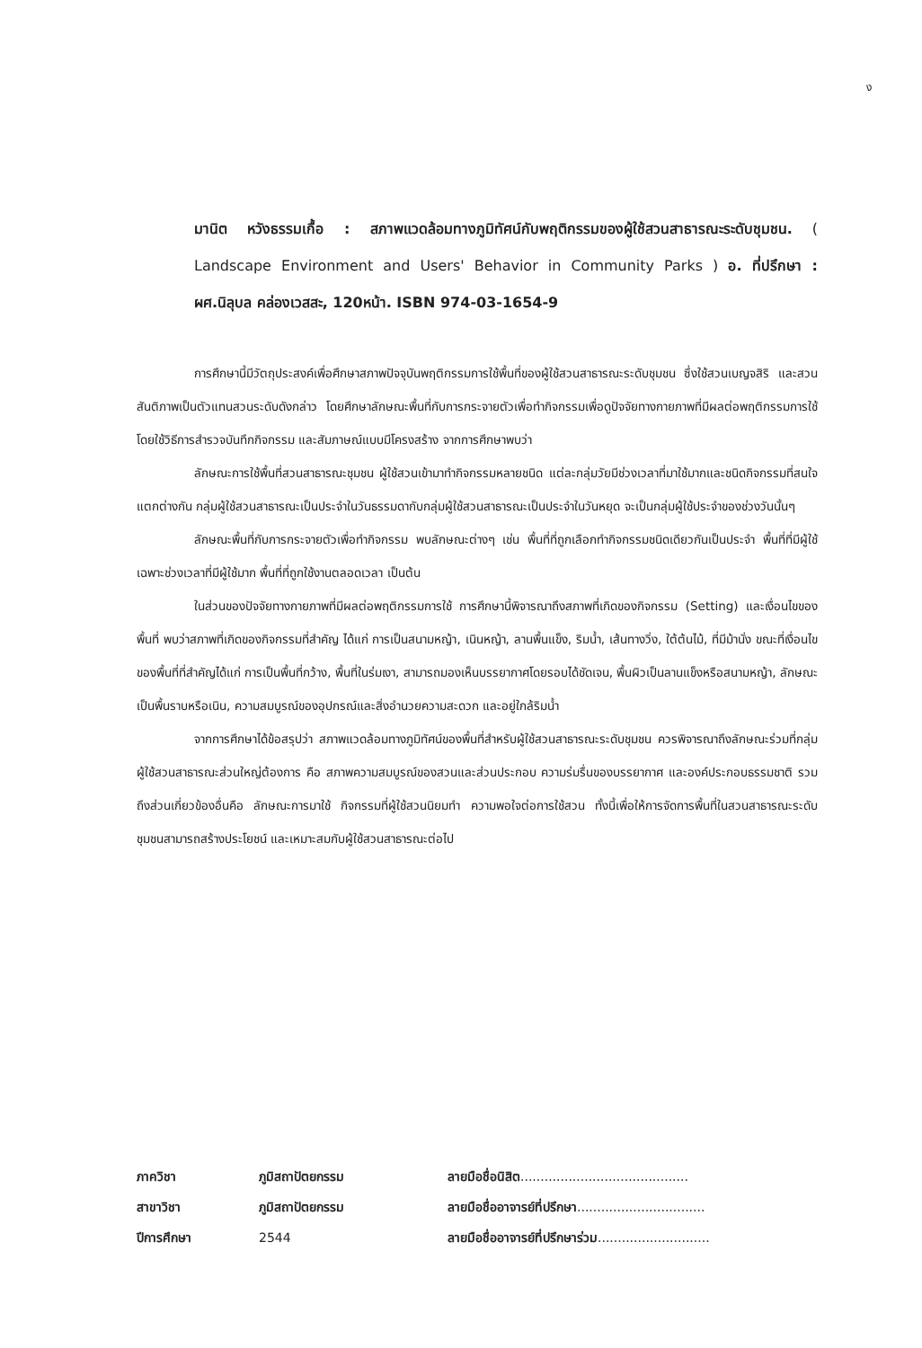ง
มานิต หวังธรรมเกื้อ : สภาพแวดล้อมทางภูมิทัศน์กับพฤติกรรมของผู้ใช้สวนสาธารณะระดับชุมชน. ( Landscape Environment and Users' Behavior in Community Parks ) อ. ที่ปรึกษา : ผศ.นิลุบล คล่องเวสสะ, 120หน้า. ISBN 974-03-1654-9
การศึกษานี้มีวัตถุประสงค์เพื่อศึกษาสภาพปัจจุบันพฤติกรรมการใช้พื้นที่ของผู้ใช้สวนสาธารณะระดับชุมชน ซึ่งใช้สวนเบญจสิริ และสวนสันติภาพเป็นตัวแทนสวนระดับดังกล่าว โดยศึกษาลักษณะพื้นที่กับการกระจายตัวเพื่อทำกิจกรรมเพื่อดูปัจจัยทางกายภาพที่มีผลต่อพฤติกรรมการใช้ โดยใช้วิธีการสำรวจบันทึกกิจกรรม และสัมภาษณ์แบบมีโครงสร้าง จากการศึกษาพบว่า
ลักษณะการใช้พื้นที่สวนสาธารณะชุมชน ผู้ใช้สวนเข้ามาทำกิจกรรมหลายชนิด แต่ละกลุ่มวัยมีช่วงเวลาที่มาใช้มากและชนิดกิจกรรมที่สนใจแตกต่างกัน กลุ่มผู้ใช้สวนสาธารณะเป็นประจำในวันธรรมดากับกลุ่มผู้ใช้สวนสาธารณะเป็นประจำในวันหยุด จะเป็นกลุ่มผู้ใช้ประจำของช่วงวันนั้นๆ
ลักษณะพื้นที่กับการกระจายตัวเพื่อทำกิจกรรม พบลักษณะต่างๆ เช่น พื้นที่ที่ถูกเลือกทำกิจกรรมชนิดเดียวกันเป็นประจำ พื้นที่ที่มีผู้ใช้เฉพาะช่วงเวลาที่มีผู้ใช้มาก พื้นที่ที่ถูกใช้งานตลอดเวลา เป็นต้น
ในส่วนของปัจจัยทางกายภาพที่มีผลต่อพฤติกรรมการใช้ การศึกษานี้พิจารณาถึงสภาพที่เกิดของกิจกรรม (Setting) และเงื่อนไขของพื้นที่ พบว่าสภาพที่เกิดของกิจกรรมที่สำคัญ ได้แก่ การเป็นสนามหญ้า, เนินหญ้า, ลานพื้นแข็ง, ริมน้ำ, เส้นทางวิ่ง, ใต้ต้นไม้, ที่มีม้านั่ง ขณะที่เงื่อนไขของพื้นที่ที่สำคัญได้แก่ การเป็นพื้นที่กว้าง, พื้นที่ในร่มเงา, สามารถมองเห็นบรรยากาศโดยรอบได้ชัดเจน, พื้นผิวเป็นลานแข็งหรือสนามหญ้า, ลักษณะเป็นพื้นราบหรือเนิน, ความสมบูรณ์ของอุปกรณ์และสิ่งอำนวยความสะดวก และอยู่ใกล้ริมน้ำ
จากการศึกษาได้ข้อสรุปว่า สภาพแวดล้อมทางภูมิทัศน์ของพื้นที่สำหรับผู้ใช้สวนสาธารณะระดับชุมชน ควรพิจารณาถึงลักษณะร่วมที่กลุ่มผู้ใช้สวนสาธารณะส่วนใหญ่ต้องการ คือ สภาพความสมบูรณ์ของสวนและส่วนประกอบ ความร่มรื่นของบรรยากาศ และองค์ประกอบธรรมชาติ รวมถึงส่วนเกี่ยวข้องอื่นคือ ลักษณะการมาใช้ กิจกรรมที่ผู้ใช้สวนนิยมทำ ความพอใจต่อการใช้สวน ทั้งนี้เพื่อให้การจัดการพื้นที่ในสวนสาธารณะระดับชุมชนสามารถสร้างประโยชน์ และเหมาะสมกับผู้ใช้สวนสาธารณะต่อไป
| ภาควิชา | ภูมิสถาปัตยกรรม | ลายมือชื่อนิสิต .......................................... |
| สาขาวิชา | ภูมิสถาปัตยกรรม | ลายมือชื่ออาจารย์ที่ปรึกษา ................................ |
| ปีการศึกษา | 2544 | ลายมือชื่ออาจารย์ที่ปรึกษาร่วม ............................ |